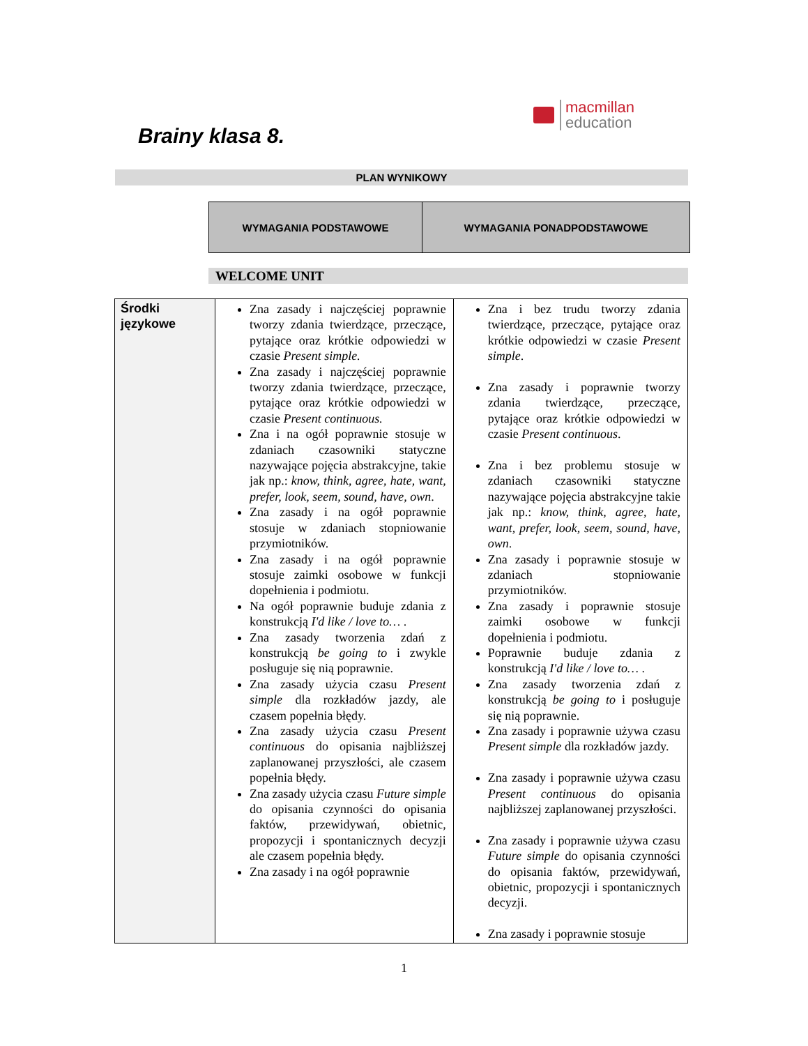macmillan
education
Brainy klasa 8.
PLAN WYNIKOWY
| WYMAGANIA PODSTAWOWE | WYMAGANIA PONADPODSTAWOWE |
| --- | --- |
WELCOME UNIT
| Środki językowe | Zna zasady i najczęściej poprawnie tworzy zdania twierdzące, przeczące, pytające oraz krótkie odpowiedzi w czasie Present simple. Zna zasady i najczęściej poprawnie tworzy zdania twierdzące, przeczące, pytające oraz krótkie odpowiedzi w czasie Present continuous. Zna i na ogół poprawnie stosuje w zdaniach czasowniki statyczne nazywające pojęcia abstrakcyjne, takie jak np.: know, think, agree, hate, want, prefer, look, seem, sound, have, own . Zna zasady i na ogół poprawnie stosuje w zdaniach stopniowanie przymiotników. Zna zasady i na ogół poprawnie stosuje zaimki osobowe w funkcji dopełnienia i podmiotu. Na ogół poprawnie buduje zdania z konstrukcją I'd like / love to… . Zna zasady tworzenia zdań z konstrukcją be going to i zwykle posługuje się nią poprawnie. Zna zasady użycia czasu Present simple dla rozkładów jazdy, ale czasem popełnia błędy. Zna zasady użycia czasu Present continuous do opisania najbliższej zaplanowanej przyszłości, ale czasem popełnia błędy. Zna zasady użycia czasu Future simple do opisania czynności do opisania faktów, przewidywań, obietnic, propozycji i spontanicznych decyzji ale czasem popełnia błędy. Zna zasady i na ogół poprawnie | Zna i bez trudu tworzy zdania twierdzące, przeczące, pytające oraz krótkie odpowiedzi w czasie Present simple . Zna zasady i poprawnie tworzy zdania twierdzące, przeczące, pytające oraz krótkie odpowiedzi w czasie Present continuous . Zna i bez problemu stosuje w zdaniach czasowniki statyczne nazywające pojęcia abstrakcyjne takie jak np.: know, think, agree, hate, want, prefer, look, seem, sound, have, own . Zna zasady i poprawnie stosuje w zdaniach stopniowanie przymiotników. Zna zasady i poprawnie stosuje zaimki osobowe w funkcji dopełnienia i podmiotu. Poprawnie buduje zdania z konstrukcją I'd like / love to… . Zna zasady tworzenia zdań z konstrukcją be going to i posługuje się nią poprawnie. Zna zasady i poprawnie używa czasu Present simple dla rozkładów jazdy. Zna zasady i poprawnie używa czasu Present continuous do opisania najbliższej zaplanowanej przyszłości. Zna zasady i poprawnie używa czasu Future simple do opisania czynności do opisania faktów, przewidywań, obietnic, propozycji i spontanicznych decyzji. Zna zasady i poprawnie stosuje |
1